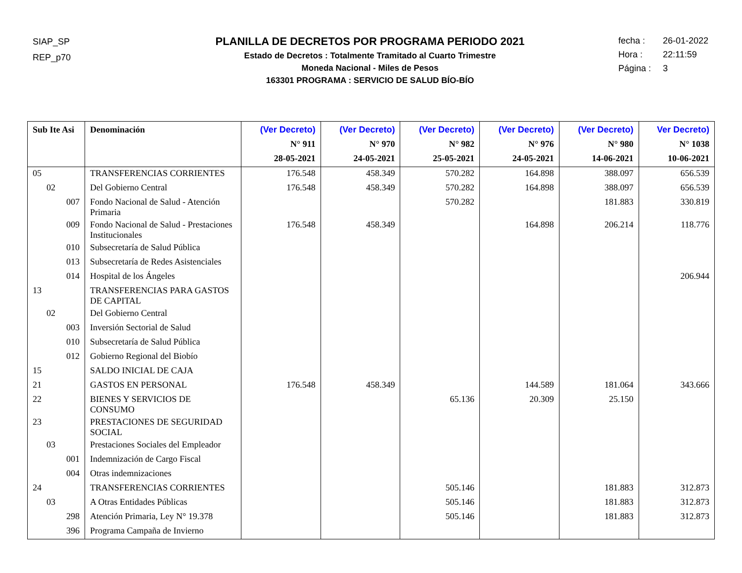SIAP_SP
REP_p70
PLANILLA DE DECRETOS POR PROGRAMA PERIODO 2021
Estado de Decretos : Totalmente Tramitado al Cuarto Trimestre
Moneda Nacional - Miles de Pesos
163301 PROGRAMA : SERVICIO DE SALUD BÍO-BÍO
fecha : 26-01-2022
Hora : 22:11:59
Página : 3
| Sub Ite Asi | Denominación | (Ver Decreto) N° 911 28-05-2021 | (Ver Decreto) N° 970 24-05-2021 | (Ver Decreto) N° 982 25-05-2021 | (Ver Decreto) N° 976 24-05-2021 | (Ver Decreto) N° 980 14-06-2021 | Ver Decreto) N° 1038 10-06-2021 |
| --- | --- | --- | --- | --- | --- | --- | --- |
| 05 | TRANSFERENCIAS CORRIENTES | 176.548 | 458.349 | 570.282 | 164.898 | 388.097 | 656.539 |
| 02 | Del Gobierno Central | 176.548 | 458.349 | 570.282 | 164.898 | 388.097 | 656.539 |
| 007 | Fondo Nacional de Salud - Atención Primaria | | | 570.282 | | 181.883 | 330.819 |
| 009 | Fondo Nacional de Salud - Prestaciones Institucionales | 176.548 | 458.349 | | 164.898 | 206.214 | 118.776 |
| 010 | Subsecretaría de Salud Pública | | | | | | |
| 013 | Subsecretaría de Redes Asistenciales | | | | | | |
| 014 | Hospital de los Ángeles | | | | | | 206.944 |
| 13 | TRANSFERENCIAS PARA GASTOS DE CAPITAL | | | | | | |
| 02 | Del Gobierno Central | | | | | | |
| 003 | Inversión Sectorial de Salud | | | | | | |
| 010 | Subsecretaría de Salud Pública | | | | | | |
| 012 | Gobierno Regional del Biobío | | | | | | |
| 15 | SALDO INICIAL DE CAJA | | | | | | |
| 21 | GASTOS EN PERSONAL | 176.548 | 458.349 | | 144.589 | 181.064 | 343.666 |
| 22 | BIENES Y SERVICIOS DE CONSUMO | | | 65.136 | 20.309 | 25.150 | |
| 23 | PRESTACIONES DE SEGURIDAD SOCIAL | | | | | | |
| 03 | Prestaciones Sociales del Empleador | | | | | | |
| 001 | Indemnización de Cargo Fiscal | | | | | | |
| 004 | Otras indemnizaciones | | | | | | |
| 24 | TRANSFERENCIAS CORRIENTES | | | 505.146 | | 181.883 | 312.873 |
| 03 | A Otras Entidades Públicas | | | 505.146 | | 181.883 | 312.873 |
| 298 | Atención Primaria, Ley N° 19.378 | | | 505.146 | | 181.883 | 312.873 |
| 396 | Programa Campaña de Invierno | | | | | | |